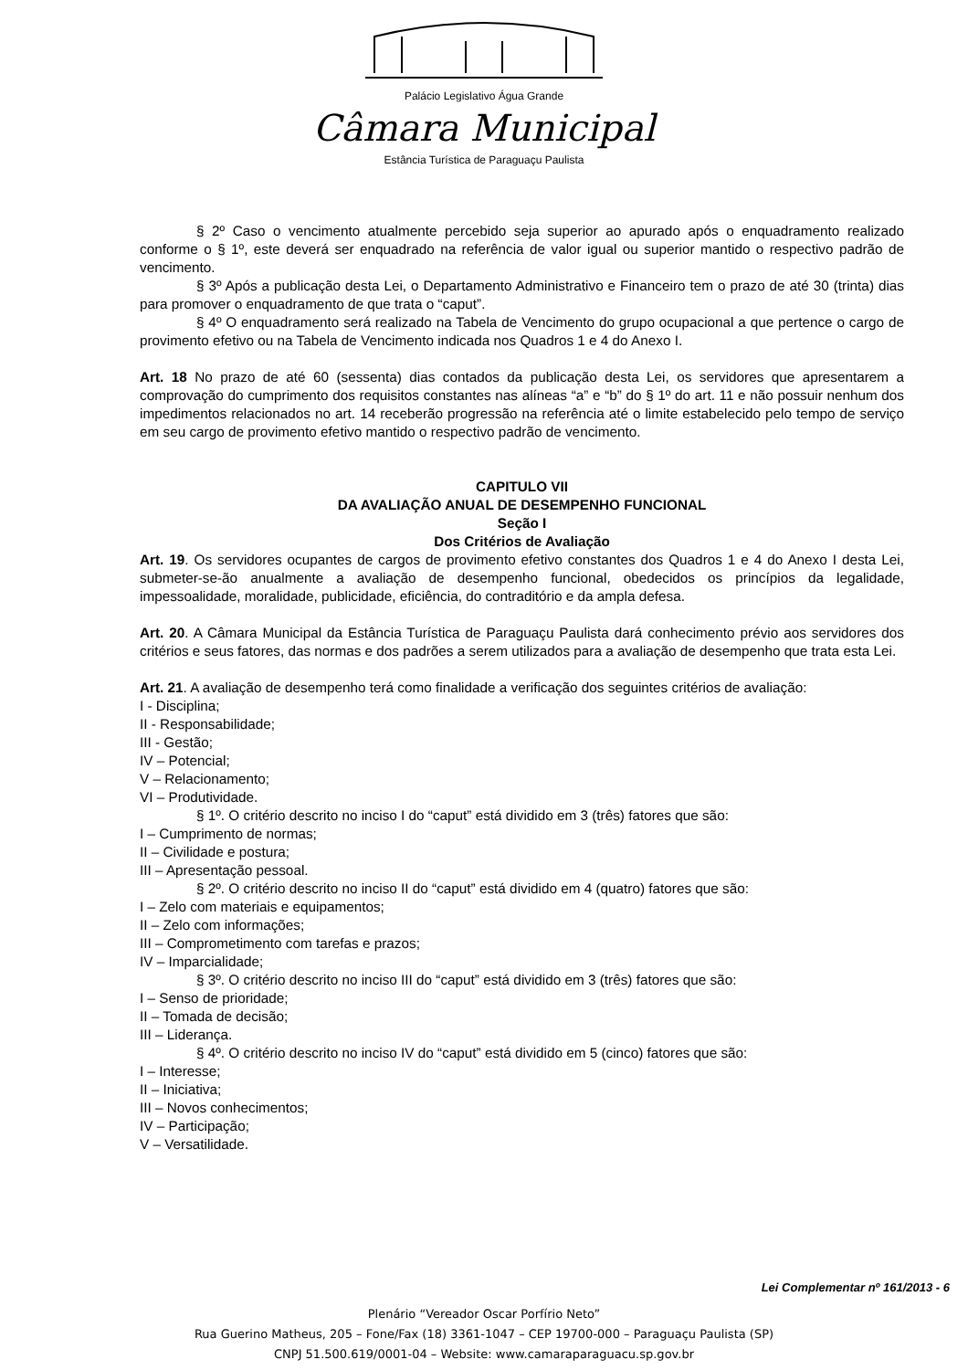Palácio Legislativo Água Grande
Câmara Municipal
Estância Turística de Paraguaçu Paulista
§ 2º Caso o vencimento atualmente percebido seja superior ao apurado após o enquadramento realizado conforme o § 1º, este deverá ser enquadrado na referência de valor igual ou superior mantido o respectivo padrão de vencimento.
§ 3º Após a publicação desta Lei, o Departamento Administrativo e Financeiro tem o prazo de até 30 (trinta) dias para promover o enquadramento de que trata o “caput”.
§ 4º O enquadramento será realizado na Tabela de Vencimento do grupo ocupacional a que pertence o cargo de provimento efetivo ou na Tabela de Vencimento indicada nos Quadros 1 e 4 do Anexo I.
Art. 18 No prazo de até 60 (sessenta) dias contados da publicação desta Lei, os servidores que apresentarem a comprovação do cumprimento dos requisitos constantes nas alíneas “a” e “b” do § 1º do art. 11 e não possuir nenhum dos impedimentos relacionados no art. 14 receberão progressão na referência até o limite estabelecido pelo tempo de serviço em seu cargo de provimento efetivo mantido o respectivo padrão de vencimento.
CAPITULO VII
DA AVALIAÇÃO ANUAL DE DESEMPENHO FUNCIONAL
Seção I
Dos Critérios de Avaliação
Art. 19. Os servidores ocupantes de cargos de provimento efetivo constantes dos Quadros 1 e 4 do Anexo I desta Lei, submeter-se-ão anualmente a avaliação de desempenho funcional, obedecidos os princípios da legalidade, impessoalidade, moralidade, publicidade, eficiência, do contraditório e da ampla defesa.
Art. 20. A Câmara Municipal da Estância Turística de Paraguaçu Paulista dará conhecimento prévio aos servidores dos critérios e seus fatores, das normas e dos padrões a serem utilizados para a avaliação de desempenho que trata esta Lei.
Art. 21. A avaliação de desempenho terá como finalidade a verificação dos seguintes critérios de avaliação:
I - Disciplina;
II - Responsabilidade;
III - Gestão;
IV – Potencial;
V – Relacionamento;
VI – Produtividade.
§ 1º. O critério descrito no inciso I do “caput” está dividido em 3 (três) fatores que são:
I – Cumprimento de normas;
II – Civilidade e postura;
III – Apresentação pessoal.
§ 2º. O critério descrito no inciso II do “caput” está dividido em 4 (quatro) fatores que são:
I – Zelo com materiais e equipamentos;
II – Zelo com informações;
III – Comprometimento com tarefas e prazos;
IV – Imparcialidade;
§ 3º. O critério descrito no inciso III do “caput” está dividido em 3 (três) fatores que são:
I – Senso de prioridade;
II – Tomada de decisão;
III – Liderança.
§ 4º. O critério descrito no inciso IV do “caput” está dividido em 5 (cinco) fatores que são:
I – Interesse;
II – Iniciativa;
III – Novos conhecimentos;
IV – Participação;
V – Versatilidade.
Lei Complementar nº 161/2013 - 6
Plenário “Vereador Oscar Porfírio Neto”
Rua Guerino Matheus, 205 – Fone/Fax (18) 3361-1047 – CEP 19700-000 – Paraguaçu Paulista (SP)
CNPJ 51.500.619/0001-04 – Website: www.camaraparaguacu.sp.gov.br